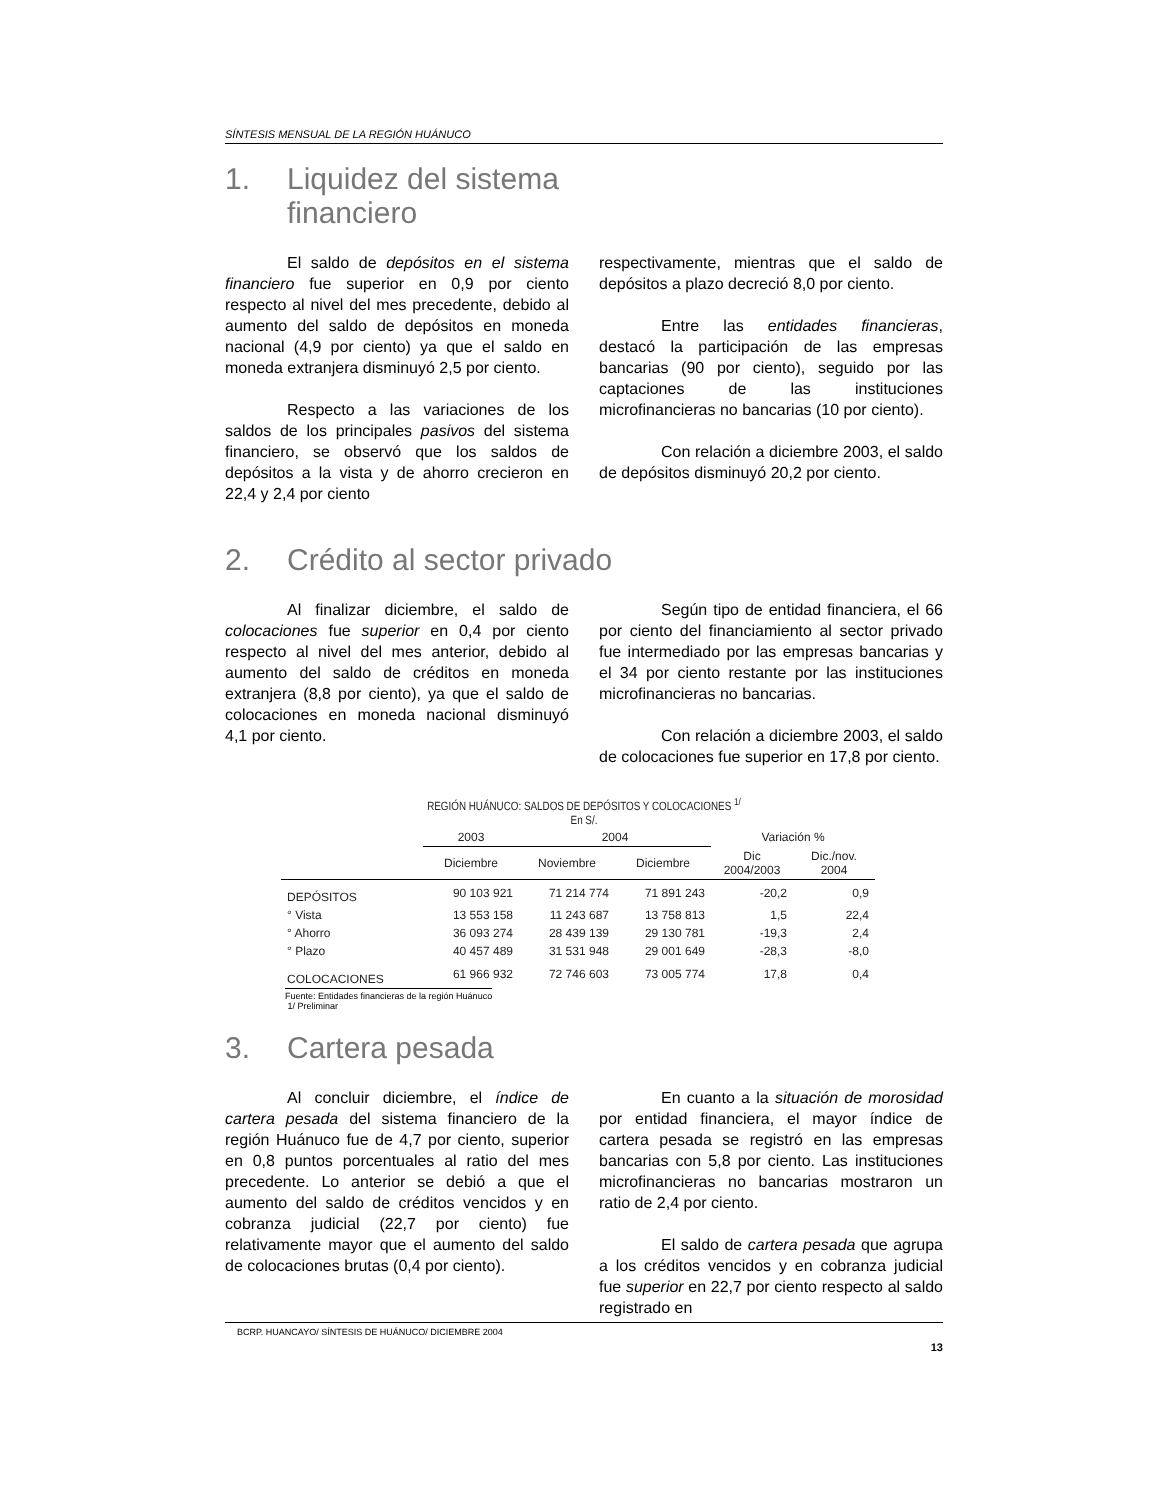SÍNTESIS MENSUAL DE LA REGIÓN HUÁNUCO
1. Liquidez del sistema
financiero
El saldo de depósitos en el sistema financiero fue superior en 0,9 por ciento respecto al nivel del mes precedente, debido al aumento del saldo de depósitos en moneda nacional (4,9 por ciento) ya que el saldo en moneda extranjera disminuyó 2,5 por ciento.
Respecto a las variaciones de los saldos de los principales pasivos del sistema financiero, se observó que los saldos de depósitos a la vista y de ahorro crecieron en 22,4 y 2,4 por ciento
respectivamente, mientras que el saldo de depósitos a plazo decreció 8,0 por ciento.
Entre las entidades financieras, destacó la participación de las empresas bancarias (90 por ciento), seguido por las captaciones de las instituciones microfinancieras no bancarias (10 por ciento).
Con relación a diciembre 2003, el saldo de depósitos disminuyó 20,2 por ciento.
2. Crédito al sector privado
Al finalizar diciembre, el saldo de colocaciones fue superior en 0,4 por ciento respecto al nivel del mes anterior, debido al aumento del saldo de créditos en moneda extranjera (8,8 por ciento), ya que el saldo de colocaciones en moneda nacional disminuyó 4,1 por ciento.
Según tipo de entidad financiera, el 66 por ciento del financiamiento al sector privado fue intermediado por las empresas bancarias y el 34 por ciento restante por las instituciones microfinancieras no bancarias.
Con relación a diciembre 2003, el saldo de colocaciones fue superior en 17,8 por ciento.
REGIÓN HUÁNUCO: SALDOS DE DEPÓSITOS Y COLOCACIONES <sup>1/</sup>
En S/.
| | 2003 | 2004 | | Variación % | |
| --- | --- | --- | --- | --- | --- |
| | Diciembre | Noviembre | Diciembre | Dic 2004/2003 | Dic./nov. 2004 |
| DEPÓSITOS | 90 103 921 | 71 214 774 | 71 891 243 | -20,2 | 0,9 |
| ° Vista | 13 553 158 | 11 243 687 | 13 758 813 | 1,5 | 22,4 |
| ° Ahorro | 36 093 274 | 28 439 139 | 29 130 781 | -19,3 | 2,4 |
| ° Plazo | 40 457 489 | 31 531 948 | 29 001 649 | -28,3 | -8,0 |
| COLOCACIONES | 61 966 932 | 72 746 603 | 73 005 774 | 17,8 | 0,4 |
Fuente: Entidades financieras de la región Huánuco
1/ Preliminar
3. Cartera pesada
Al concluir diciembre, el índice de cartera pesada del sistema financiero de la región Huánuco fue de 4,7 por ciento, superior en 0,8 puntos porcentuales al ratio del mes precedente. Lo anterior se debió a que el aumento del saldo de créditos vencidos y en cobranza judicial (22,7 por ciento) fue relativamente mayor que el aumento del saldo de colocaciones brutas (0,4 por ciento).
En cuanto a la situación de morosidad por entidad financiera, el mayor índice de cartera pesada se registró en las empresas bancarias con 5,8 por ciento. Las instituciones microfinancieras no bancarias mostraron un ratio de 2,4 por ciento.
El saldo de cartera pesada que agrupa a los créditos vencidos y en cobranza judicial fue superior en 22,7 por ciento respecto al saldo registrado en
BCRP. HUANCAYO/ SÍNTESIS DE HUÁNUCO/ DICIEMBRE 2004
13